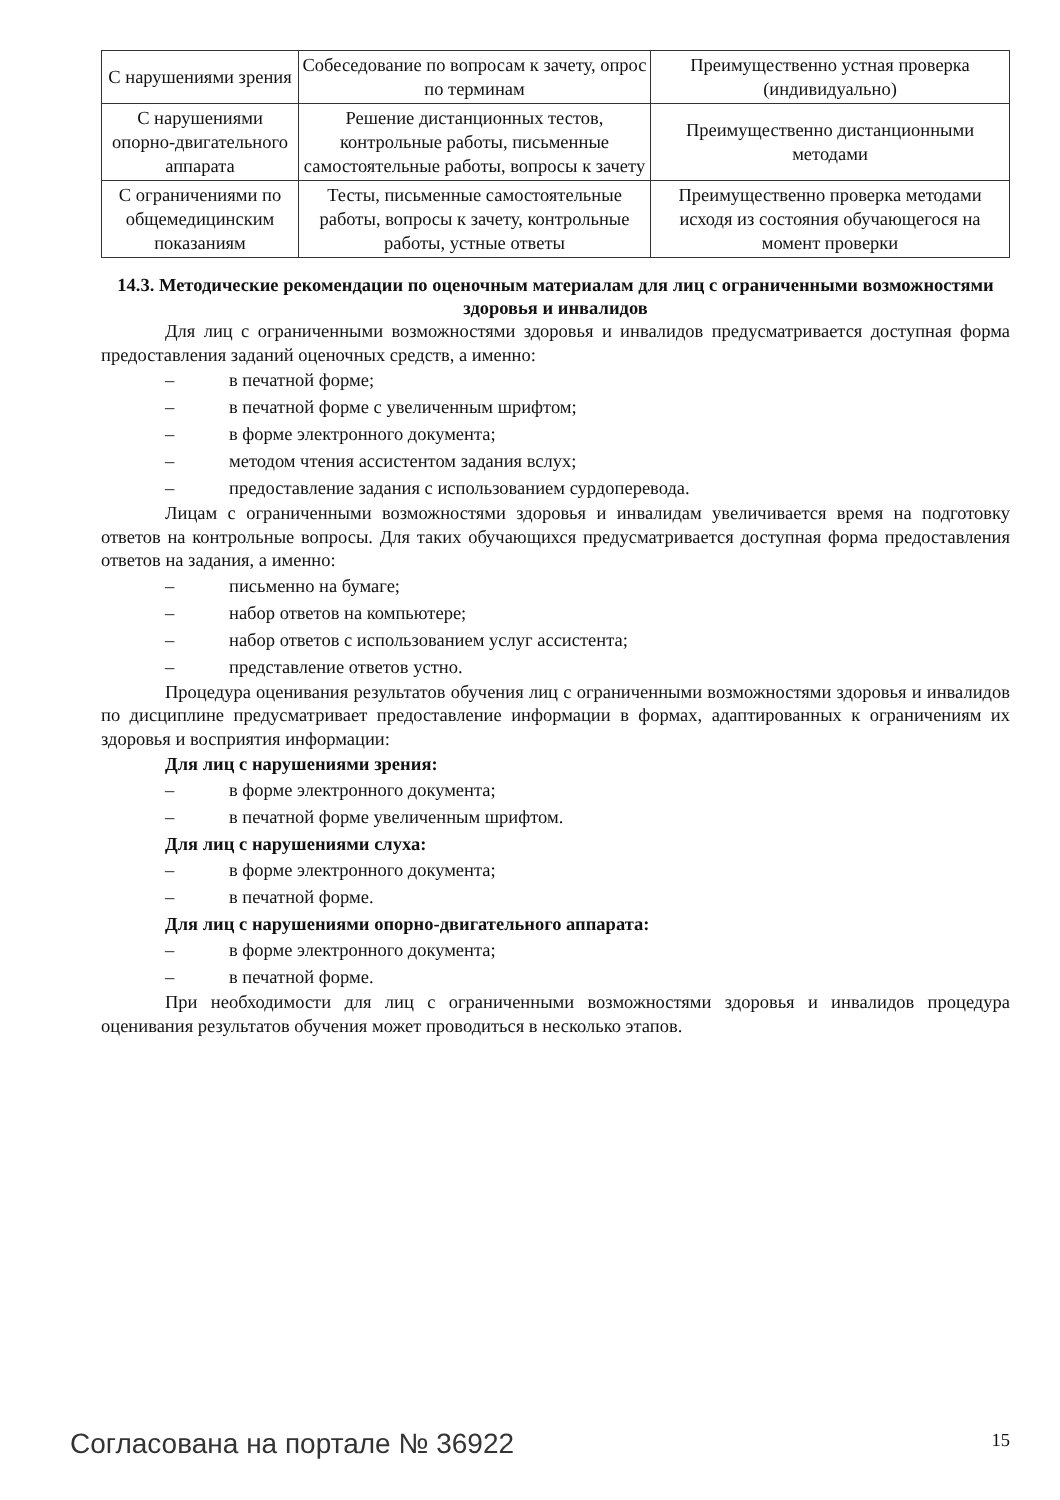| С нарушениями зрения | Собеседование по вопросам к зачету, опрос по терминам | Преимущественно устная проверка (индивидуально) |
| С нарушениями опорно-двигательного аппарата | Решение дистанционных тестов, контрольные работы, письменные самостоятельные работы, вопросы к зачету | Преимущественно дистанционными методами |
| С ограничениями по общемедицинским показаниям | Тесты, письменные самостоятельные работы, вопросы к зачету, контрольные работы, устные ответы | Преимущественно проверка методами исходя из состояния обучающегося на момент проверки |
14.3. Методические рекомендации по оценочным материалам для лиц с ограниченными возможностями здоровья и инвалидов
Для лиц с ограниченными возможностями здоровья и инвалидов предусматривается до­ступная форма предоставления заданий оценочных средств, а именно:
– в печатной форме;
– в печатной форме с увеличенным шрифтом;
– в форме электронного документа;
– методом чтения ассистентом задания вслух;
– предоставление задания с использованием сурдоперевода.
Лицам с ограниченными возможностями здоровья и инвалидам увеличивается время на подготовку ответов на контрольные вопросы. Для таких обучающихся предусматривается доступ­ная форма предоставления ответов на задания, а именно:
– письменно на бумаге;
– набор ответов на компьютере;
– набор ответов с использованием услуг ассистента;
– представление ответов устно.
Процедура оценивания результатов обучения лиц с ограниченными возможностями здоро­вья и инвалидов по дисциплине предусматривает предоставление информации в формах, адапти­рованных к ограничениям их здоровья и восприятия информации:
Для лиц с нарушениями зрения:
– в форме электронного документа;
– в печатной форме увеличенным шрифтом.
Для лиц с нарушениями слуха:
– в форме электронного документа;
– в печатной форме.
Для лиц с нарушениями опорно-двигательного аппарата:
– в форме электронного документа;
– в печатной форме.
При необходимости для лиц с ограниченными возможностями здоровья и инвалидов проце­дура оценивания результатов обучения может проводиться в несколько этапов.
Согласована на портале № 36922 15